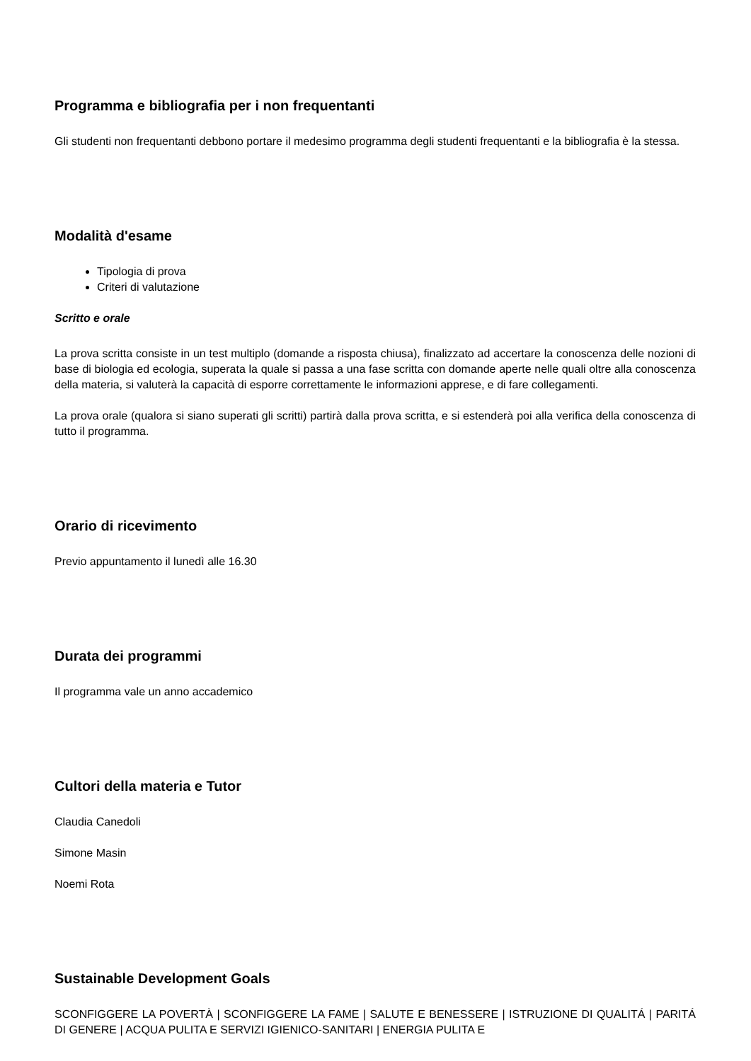Programma e bibliografia per i non frequentanti
Gli studenti non frequentanti debbono portare il medesimo programma degli studenti frequentanti e la bibliografia è la stessa.
Modalità d'esame
Tipologia di prova
Criteri di valutazione
Scritto e orale
La prova scritta consiste in un test multiplo (domande a risposta chiusa), finalizzato ad accertare la conoscenza delle nozioni di base di biologia ed ecologia, superata la quale si passa a una fase scritta con domande aperte nelle quali oltre alla conoscenza della materia, si valuterà la capacità di esporre correttamente le informazioni apprese, e di fare collegamenti.
La prova orale (qualora si siano superati gli scritti) partirà dalla prova scritta, e si estenderà poi alla verifica della conoscenza di tutto il programma.
Orario di ricevimento
Previo appuntamento il lunedì alle 16.30
Durata dei programmi
Il programma vale un anno accademico
Cultori della materia e Tutor
Claudia Canedoli
Simone Masin
Noemi Rota
Sustainable Development Goals
SCONFIGGERE LA POVERTÀ | SCONFIGGERE LA FAME | SALUTE E BENESSERE | ISTRUZIONE DI QUALITÁ | PARITÁ DI GENERE | ACQUA PULITA E SERVIZI IGIENICO-SANITARI | ENERGIA PULITA E